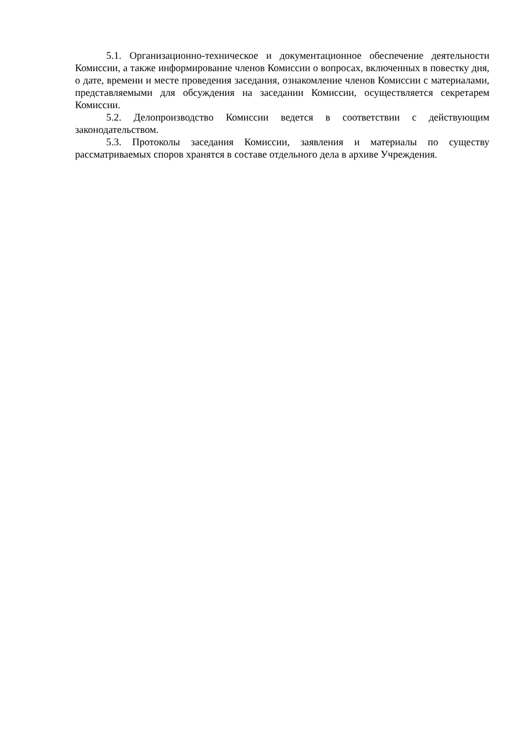5.1. Организационно-техническое и документационное обеспечение деятельности Комиссии, а также информирование членов Комиссии о вопросах, включенных в повестку дня, о дате, времени и месте проведения заседания, ознакомление членов Комиссии с материалами, представляемыми для обсуждения на заседании Комиссии, осуществляется секретарем Комиссии.
5.2. Делопроизводство Комиссии ведется в соответствии с действующим законодательством.
5.3. Протоколы заседания Комиссии, заявления и материалы по существу рассматриваемых споров хранятся в составе отдельного дела в архиве Учреждения.